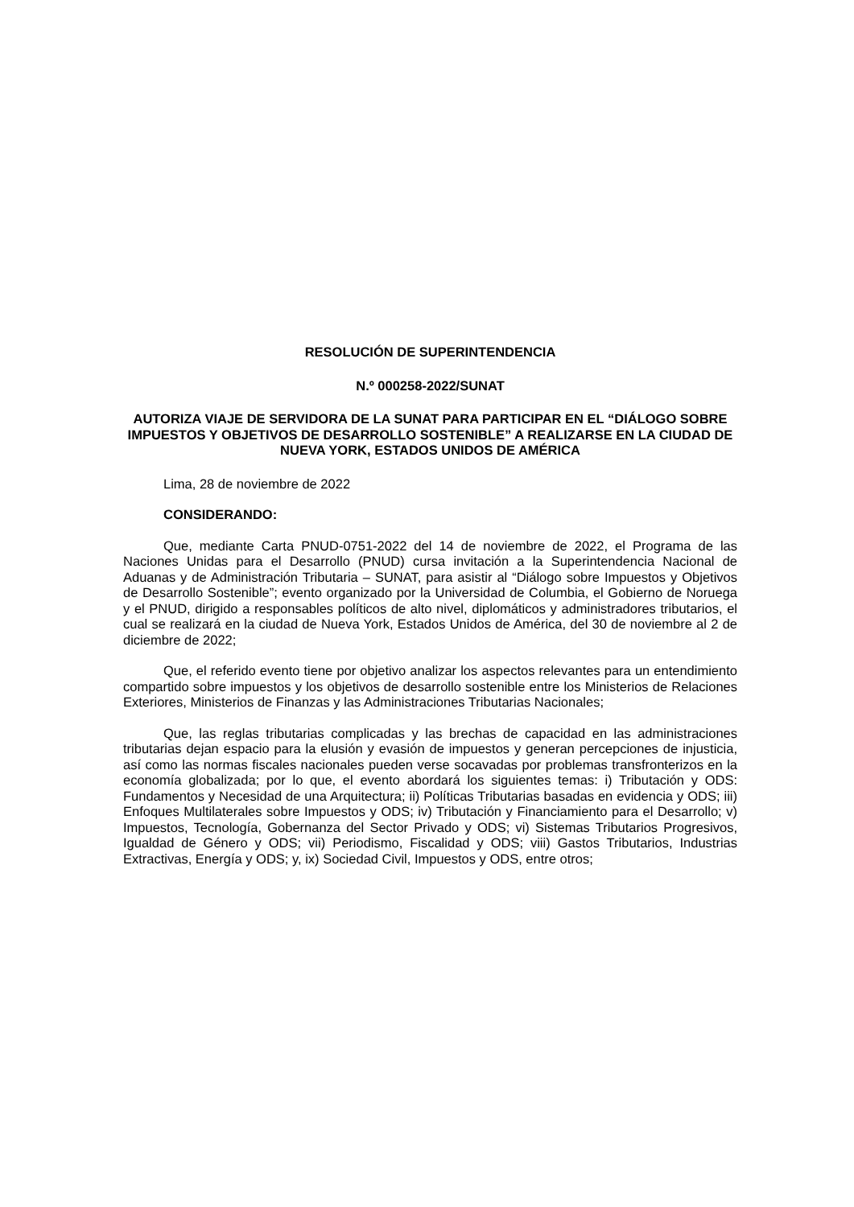RESOLUCIÓN DE SUPERINTENDENCIA
N.º 000258-2022/SUNAT
AUTORIZA VIAJE DE SERVIDORA DE LA SUNAT PARA PARTICIPAR EN EL “DIÁLOGO SOBRE IMPUESTOS Y OBJETIVOS DE DESARROLLO SOSTENIBLE” A REALIZARSE EN LA CIUDAD DE NUEVA YORK, ESTADOS UNIDOS DE AMÉRICA
Lima, 28 de noviembre de 2022
CONSIDERANDO:
Que, mediante Carta PNUD-0751-2022 del 14 de noviembre de 2022, el Programa de las Naciones Unidas para el Desarrollo (PNUD) cursa invitación a la Superintendencia Nacional de Aduanas y de Administración Tributaria – SUNAT, para asistir al “Diálogo sobre Impuestos y Objetivos de Desarrollo Sostenible”; evento organizado por la Universidad de Columbia, el Gobierno de Noruega y el PNUD, dirigido a responsables políticos de alto nivel, diplomáticos y administradores tributarios, el cual se realizará en la ciudad de Nueva York, Estados Unidos de América, del 30 de noviembre al 2 de diciembre de 2022;
Que, el referido evento tiene por objetivo analizar los aspectos relevantes para un entendimiento compartido sobre impuestos y los objetivos de desarrollo sostenible entre los Ministerios de Relaciones Exteriores, Ministerios de Finanzas y las Administraciones Tributarias Nacionales;
Que, las reglas tributarias complicadas y las brechas de capacidad en las administraciones tributarias dejan espacio para la elusión y evasión de impuestos y generan percepciones de injusticia, así como las normas fiscales nacionales pueden verse socavadas por problemas transfronterizos en la economía globalizada; por lo que, el evento abordará los siguientes temas: i) Tributación y ODS: Fundamentos y Necesidad de una Arquitectura; ii) Políticas Tributarias basadas en evidencia y ODS; iii) Enfoques Multilaterales sobre Impuestos y ODS; iv) Tributación y Financiamiento para el Desarrollo; v) Impuestos, Tecnología, Gobernanza del Sector Privado y ODS; vi) Sistemas Tributarios Progresivos, Igualdad de Género y ODS; vii) Periodismo, Fiscalidad y ODS; viii) Gastos Tributarios, Industrias Extractivas, Energía y ODS; y, ix) Sociedad Civil, Impuestos y ODS, entre otros;